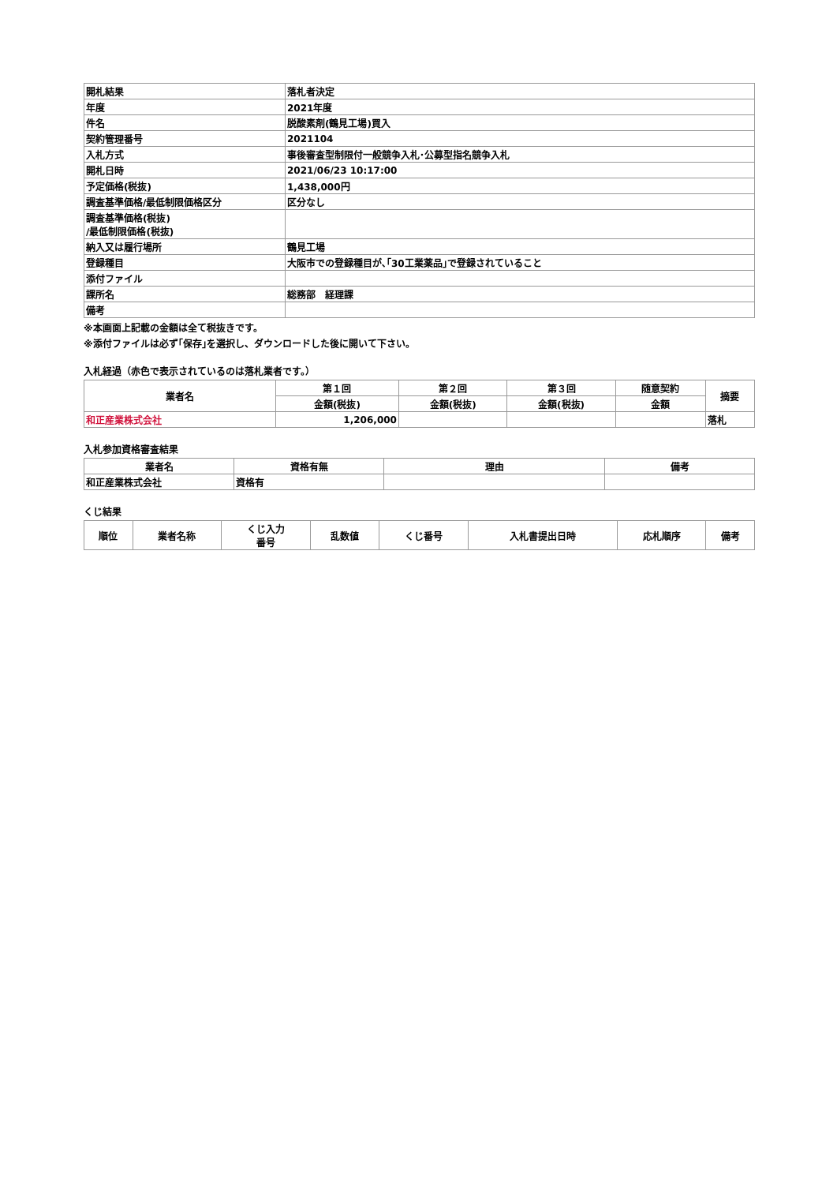| 開札結果 | 落札者決定 |
| 年度 | 2021年度 |
| 件名 | 脱酸素剤(鶴見工場)買入 |
| 契約管理番号 | 2021104 |
| 入札方式 | 事後審査型制限付一般競争入札･公募型指名競争入札 |
| 開札日時 | 2021/06/23 10:17:00 |
| 予定価格(税抜) | 1,438,000円 |
| 調査基準価格/最低制限価格区分 | 区分なし |
| 調査基準価格(税抜) /最低制限価格(税抜) | |
| 納入又は履行場所 | 鶴見工場 |
| 登録種目 | 大阪市での登録種目が､｢30工業薬品｣で登録されていること |
| 添付ファイル | |
| 課所名 | 総務部 経理課 |
| 備考 | |
※本画面上記載の金額は全て税抜きです。
※添付ファイルは必ず｢保存｣を選択し、ダウンロードした後に開いて下さい。
入札経過（赤色で表示されているのは落札業者です。）
| 業者名 | 第１回 | 第２回 | 第３回 | 随意契約 | 摘要 |
| --- | --- | --- | --- | --- | --- |
| | 金額(税抜) | 金額(税抜) | 金額(税抜) | 金額 | |
| 和正産業株式会社 | 1,206,000 | | | | 落札 |
入札参加資格審査結果
| 業者名 | 資格有無 | 理由 | 備考 |
| --- | --- | --- | --- |
| 和正産業株式会社 | 資格有 | | |
くじ結果
| 順位 | 業者名称 | くじ入力 番号 | 乱数値 | くじ番号 | 入札書提出日時 | 応札順序 | 備考 |
| --- | --- | --- | --- | --- | --- | --- | --- |